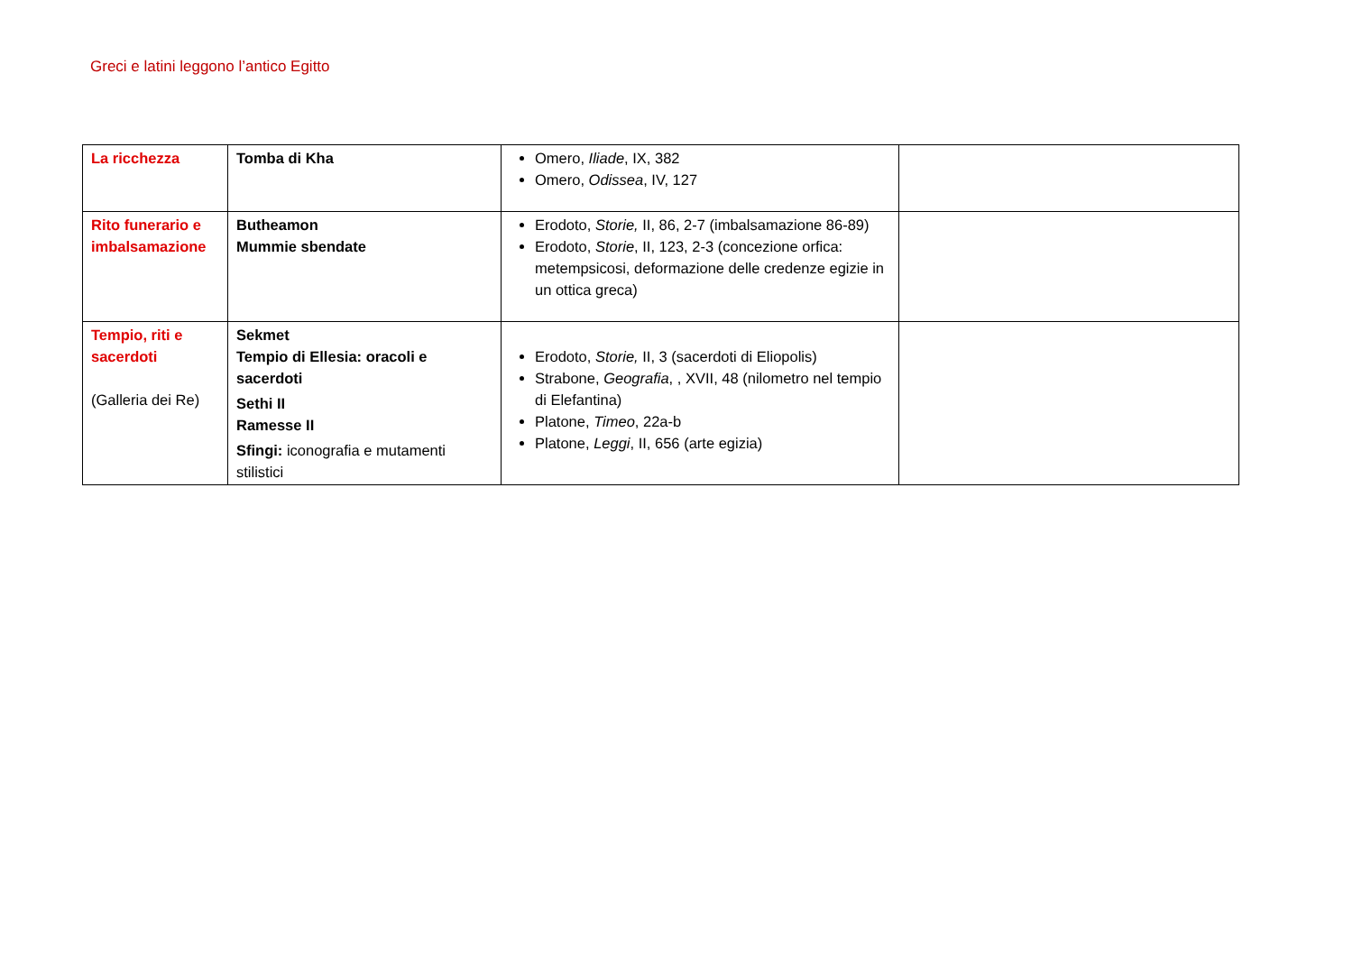Greci e latini leggono l’antico Egitto
| La ricchezza | Tomba di Kha | Omero, Iliade , IX, 382 Omero, Odissea , IV, 127 | |
| Rito funerario e imbalsamazione | Butheamon Mummie sbendate | Erodoto, Storie, II, 86, 2-7 (imbalsamazione 86-89) Erodoto, Storie , II, 123, 2-3 (concezione orfica: metempsicosi, deformazione delle credenze egizie in un ottica greca) | |
| Tempio, riti e sacerdoti (Galleria dei Re) | Sekmet Tempio di Ellesia: oracoli e sacerdoti Sethi II Ramesse II Sfingi: iconografia e mutamenti stilistici | Erodoto, Storie, II, 3 (sacerdoti di Eliopolis) Strabone, Geografia , , XVII, 48 (nilometro nel tempio di Elefantina) Platone, Timeo , 22a-b Platone, Leggi , II, 656 (arte egizia) | |